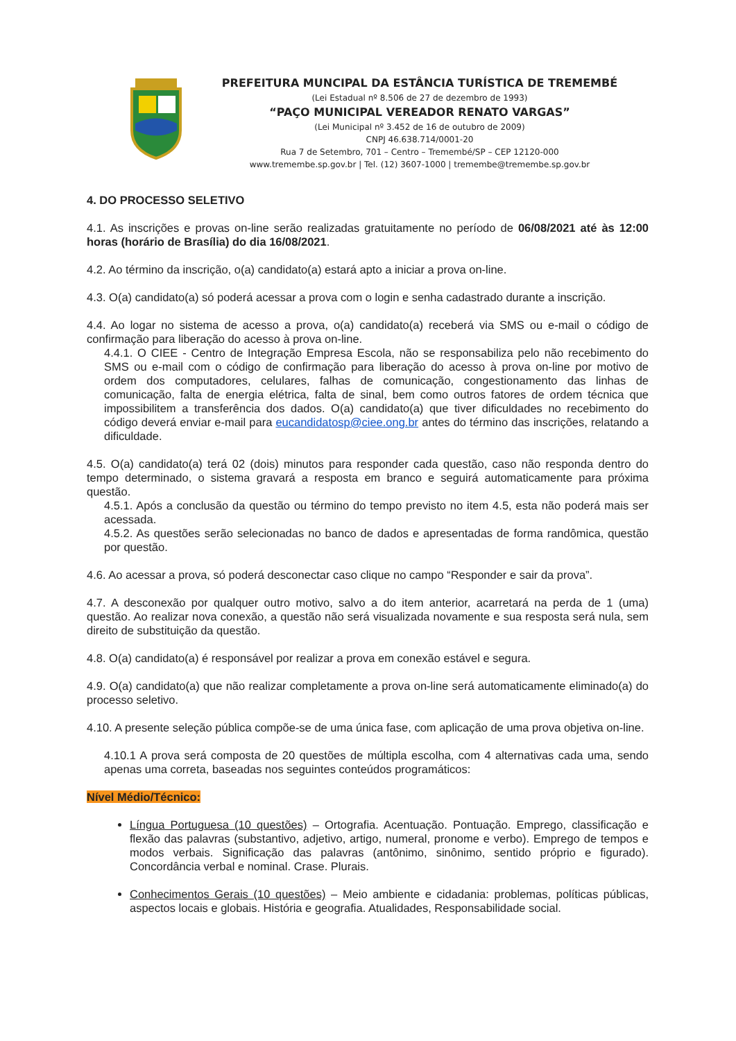PREFEITURA MUNCIPAL DA ESTÂNCIA TURÍSTICA DE TREMEMBÉ
(Lei Estadual nº 8.506 de 27 de dezembro de 1993)
“PAÇO MUNICIPAL VEREADOR RENATO VARGAS”
(Lei Municipal nº 3.452 de 16 de outubro de 2009)
CNPJ 46.638.714/0001-20
Rua 7 de Setembro, 701 – Centro – Tremembé/SP – CEP 12120-000
www.tremembe.sp.gov.br | Tel. (12) 3607-1000 | tremembe@tremembe.sp.gov.br
4. DO PROCESSO SELETIVO
4.1. As inscrições e provas on-line serão realizadas gratuitamente no período de 06/08/2021 até às 12:00 horas (horário de Brasília) do dia 16/08/2021.
4.2. Ao término da inscrição, o(a) candidato(a) estará apto a iniciar a prova on-line.
4.3. O(a) candidato(a) só poderá acessar a prova com o login e senha cadastrado durante a inscrição.
4.4. Ao logar no sistema de acesso a prova, o(a) candidato(a) receberá via SMS ou e-mail o código de confirmação para liberação do acesso à prova on-line.
4.4.1. O CIEE - Centro de Integração Empresa Escola, não se responsabiliza pelo não recebimento do SMS ou e-mail com o código de confirmação para liberação do acesso à prova on-line por motivo de ordem dos computadores, celulares, falhas de comunicação, congestionamento das linhas de comunicação, falta de energia elétrica, falta de sinal, bem como outros fatores de ordem técnica que impossibilitem a transferência dos dados. O(a) candidato(a) que tiver dificuldades no recebimento do código deverá enviar e-mail para eucandidatosp@ciee.ong.br antes do término das inscrições, relatando a dificuldade.
4.5. O(a) candidato(a) terá 02 (dois) minutos para responder cada questão, caso não responda dentro do tempo determinado, o sistema gravará a resposta em branco e seguirá automaticamente para próxima questão.
4.5.1. Após a conclusão da questão ou término do tempo previsto no item 4.5, esta não poderá mais ser acessada.
4.5.2. As questões serão selecionadas no banco de dados e apresentadas de forma randômica, questão por questão.
4.6. Ao acessar a prova, só poderá desconectar caso clique no campo “Responder e sair da prova”.
4.7. A desconexão por qualquer outro motivo, salvo a do item anterior, acarretará na perda de 1 (uma) questão. Ao realizar nova conexão, a questão não será visualizada novamente e sua resposta será nula, sem direito de substituição da questão.
4.8. O(a) candidato(a) é responsável por realizar a prova em conexão estável e segura.
4.9. O(a) candidato(a) que não realizar completamente a prova on-line será automaticamente eliminado(a) do processo seletivo.
4.10. A presente seleção pública compõe-se de uma única fase, com aplicação de uma prova objetiva on-line.
4.10.1 A prova será composta de 20 questões de múltipla escolha, com 4 alternativas cada uma, sendo apenas uma correta, baseadas nos seguintes conteúdos programáticos:
Nível Médio/Técnico:
Língua Portuguesa (10 questões) – Ortografia. Acentuação. Pontuação. Emprego, classificação e flexão das palavras (substantivo, adjetivo, artigo, numeral, pronome e verbo). Emprego de tempos e modos verbais. Significação das palavras (antônimo, sinônimo, sentido próprio e figurado). Concordância verbal e nominal. Crase. Plurais.
Conhecimentos Gerais (10 questões) – Meio ambiente e cidadania: problemas, políticas públicas, aspectos locais e globais. História e geografia. Atualidades, Responsabilidade social.